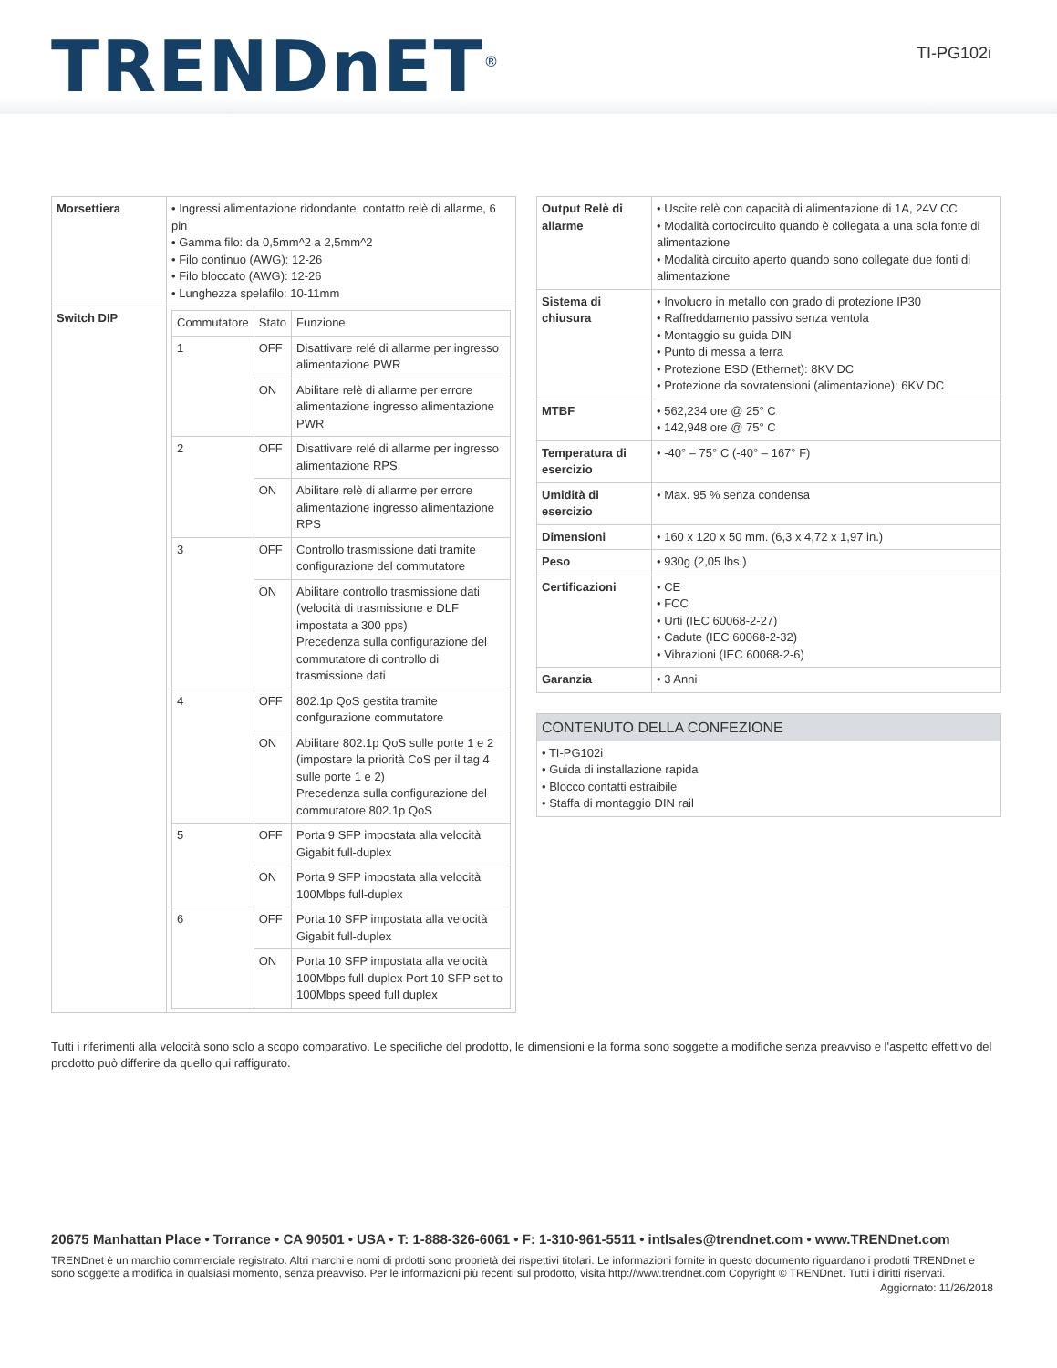TRENDnET<sup>®</sup>
TI-PG102i
| Morsettiera | • Ingressi alimentazione ridondante, contatto relè di allarme, 6 pin • Gamma filo: da 0,5mm^2 a 2,5mm^2 • Filo continuo (AWG): 12-26 • Filo bloccato (AWG): 12-26 • Lunghezza spelafilo: 10-11mm |
| Switch DIP | / Commutatore / Stato / Funzione / / 1 / OFF / Disattivare relé di allarme per ingresso alimentazione PWR / / / ON / Abilitare relè di allarme per errore alimentazione ingresso alimentazione PWR / / 2 / OFF / Disattivare relé di allarme per ingresso alimentazione RPS / / / ON / Abilitare relè di allarme per errore alimentazione ingresso alimentazione RPS / / 3 / OFF / Controllo trasmissione dati tramite configurazione del commutatore / / / ON / Abilitare controllo trasmissione dati (velocità di trasmissione e DLF impostata a 300 pps) Precedenza sulla configurazione del commutatore di controllo di trasmissione dati / / 4 / OFF / 802.1p QoS gestita tramite confgurazione commutatore / / / ON / Abilitare 802.1p QoS sulle porte 1 e 2 (impostare la priorità CoS per il tag 4 sulle porte 1 e 2) Precedenza sulla configurazione del commutatore 802.1p QoS / / 5 / OFF / Porta 9 SFP impostata alla velocità Gigabit full-duplex / / / ON / Porta 9 SFP impostata alla velocità 100Mbps full-duplex / / 6 / OFF / Porta 10 SFP impostata alla velocità Gigabit full-duplex / / / ON / Porta 10 SFP impostata alla velocità 100Mbps full-duplex Port 10 SFP set to 100Mbps speed full duplex / |
| Output Relè di allarme | • Uscite relè con capacità di alimentazione di 1A, 24V CC • Modalità cortocircuito quando è collegata a una sola fonte di alimentazione • Modalità circuito aperto quando sono collegate due fonti di alimentazione |
| Sistema di chiusura | • Involucro in metallo con grado di protezione IP30 • Raffreddamento passivo senza ventola • Montaggio su guida DIN • Punto di messa a terra • Protezione ESD (Ethernet): 8KV DC • Protezione da sovratensioni (alimentazione): 6KV DC |
| MTBF | • 562,234 ore @ 25° C • 142,948 ore @ 75° C |
| Temperatura di esercizio | • -40° – 75° C (-40° – 167° F) |
| Umidità di esercizio | • Max. 95 % senza condensa |
| Dimensioni | • 160 x 120 x 50 mm. (6,3 x 4,72 x 1,97 in.) |
| Peso | • 930g (2,05 lbs.) |
| Certificazioni | • CE • FCC • Urti (IEC 60068-2-27) • Cadute (IEC 60068-2-32) • Vibrazioni (IEC 60068-2-6) |
| Garanzia | • 3 Anni |
CONTENUTO DELLA CONFEZIONE
• TI-PG102i
• Guida di installazione rapida
• Blocco contatti estraibile
• Staffa di montaggio DIN rail
Tutti i riferimenti alla velocità sono solo a scopo comparativo. Le specifiche del prodotto, le dimensioni e la forma sono soggette a modifiche senza preavviso e l'aspetto effettivo del prodotto può differire da quello qui raffigurato.
20675 Manhattan Place • Torrance • CA 90501 • USA • T: 1-888-326-6061 • F: 1-310-961-5511 • intlsales@trendnet.com • www.TRENDnet.com
TRENDnet è un marchio commerciale registrato. Altri marchi e nomi di prdotti sono proprietà dei rispettivi titolari. Le informazioni fornite in questo documento riguardano i prodotti TRENDnet e sono soggette a modifica in qualsiasi momento, senza preavviso. Per le informazioni più recenti sul prodotto, visita http://www.trendnet.com Copyright © TRENDnet. Tutti i diritti riservati.
Aggiornato: 11/26/2018